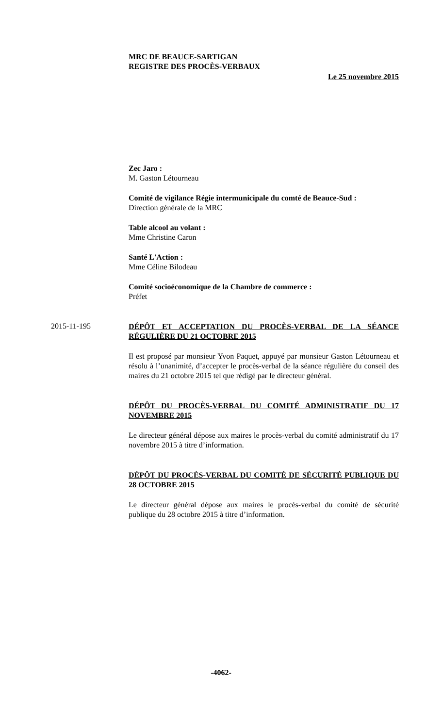MRC DE BEAUCE-SARTIGAN
REGISTRE DES PROCÈS-VERBAUX
Le 25 novembre 2015
Zec Jaro :
M. Gaston Létourneau
Comité de vigilance Régie intermunicipale du comté de Beauce-Sud :
Direction générale de la MRC
Table alcool au volant :
Mme Christine Caron
Santé L'Action :
Mme Céline Bilodeau
Comité socioéconomique de la Chambre de commerce :
Préfet
2015-11-195
DÉPÔT ET ACCEPTATION DU PROCÈS-VERBAL DE LA SÉANCE RÉGULIÈRE DU 21 OCTOBRE 2015
Il est proposé par monsieur Yvon Paquet, appuyé par monsieur Gaston Létourneau et résolu à l’unanimité, d’accepter le procès-verbal de la séance régulière du conseil des maires du 21 octobre 2015 tel que rédigé par le directeur général.
DÉPÔT DU PROCÈS-VERBAL DU COMITÉ ADMINISTRATIF DU 17 NOVEMBRE 2015
Le directeur général dépose aux maires le procès-verbal du comité administratif du 17 novembre 2015 à titre d’information.
DÉPÔT DU PROCÈS-VERBAL DU COMITÉ DE SÉCURITÉ PUBLIQUE DU 28 OCTOBRE 2015
Le directeur général dépose aux maires le procès-verbal du comité de sécurité publique du 28 octobre 2015 à titre d’information.
-4062-